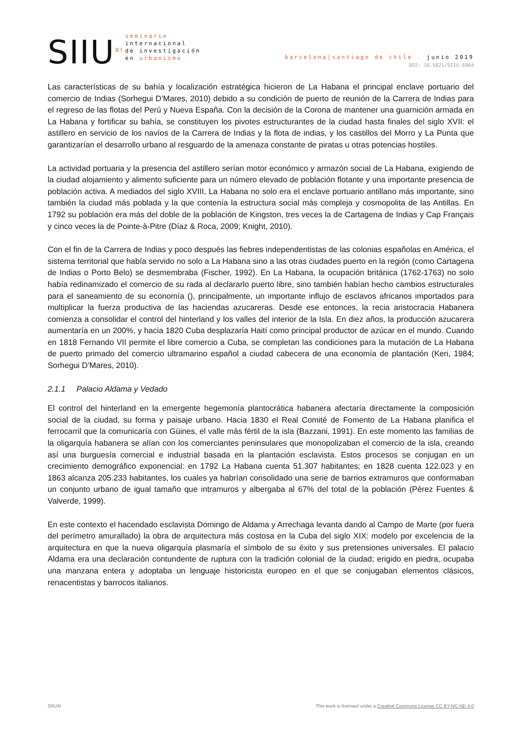SIIU<sup>XI</sup>
seminario
internacional
de investigación
en urbanismo
barcelona|santiago de chile junio 2019
DOI: 10.5821/SIIU.6964
Las características de su bahía y localización estratégica hicieron de La Habana el principal enclave portuario del comercio de Indias (Sorhegui D’Mares, 2010) debido a su condición de puerto de reunión de la Carrera de Indias para el regreso de las flotas del Perú y Nueva España. Con la decisión de la Corona de mantener una guarnición armada en La Habana y fortificar su bahía, se constituyen los pivotes estructurantes de la ciudad hasta finales del siglo XVII: el astillero en servicio de los navíos de la Carrera de Indias y la flota de indias, y los castillos del Morro y La Punta que garantizarían el desarrollo urbano al resguardo de la amenaza constante de piratas u otras potencias hostiles.
La actividad portuaria y la presencia del astillero serían motor económico y armazón social de La Habana, exigiendo de la ciudad alojamiento y alimento suficiente para un número elevado de población flotante y una importante presencia de población activa. A mediados del siglo XVIII, La Habana no solo era el enclave portuario antillano más importante, sino también la ciudad más poblada y la que contenía la estructura social más compleja y cosmopolita de las Antillas. En 1792 su población era más del doble de la población de Kingston, tres veces la de Cartagena de Indias y Cap Français y cinco veces la de Pointe-à-Pitre (Díaz & Roca, 2009; Knight, 2010).
Con el fin de la Carrera de Indias y poco después las fiebres independentistas de las colonias españolas en América, el sistema territorial que había servido no solo a La Habana sino a las otras ciudades puerto en la región (como Cartagena de Indias o Porto Belo) se desmembraba (Fischer, 1992). En La Habana, la ocupación británica (1762-1763) no solo había redinamizado el comercio de su rada al declararlo puerto libre, sino también habían hecho cambios estructurales para el saneamiento de su economía (), principalmente, un importante influjo de esclavos africanos importados para multiplicar la fuerza productiva de las haciendas azucareras. Desde ese entonces, la recia aristocracia Habanera comienza a consolidar el control del hinterland y los valles del interior de la Isla. En diez años, la producción azucarera aumentaría en un 200%, y hacia 1820 Cuba desplazaría Haití como principal productor de azúcar en el mundo. Cuando en 1818 Fernando VII permite el libre comercio a Cuba, se completan las condiciones para la mutación de La Habana de puerto primado del comercio ultramarino español a ciudad cabecera de una economía de plantación (Keri, 1984; Sorhegui D’Mares, 2010).
2.1.1 Palacio Aldama y Vedado
El control del hinterland en la emergente hegemonía plantocrática habanera afectaría directamente la composición social de la ciudad, su forma y paisaje urbano. Hacia 1830 el Real Comité de Fomento de La Habana planifica el ferrocarril que la comunicaría con Güines, el valle más fértil de la isla (Bazzani, 1991). En este momento las familias de la oligarquía habanera se alían con los comerciantes peninsulares que monopolizaban el comercio de la isla, creando así una burguesía comercial e industrial basada en la plantación esclavista. Estos procesos se conjugan en un crecimiento demográfico exponencial: en 1792 La Habana cuenta 51.307 habitantes; en 1828 cuenta 122.023 y en 1863 alcanza 205.233 habitantes, los cuales ya habrían consolidado una serie de barrios extramuros que conformaban un conjunto urbano de igual tamaño que intramuros y albergaba al 67% del total de la población (Pérez Fuentes & Valverde, 1999).
En este contexto el hacendado esclavista Domingo de Aldama y Arrechaga levanta dando al Campo de Marte (por fuera del perímetro amurallado) la obra de arquitectura más costosa en la Cuba del siglo XIX: modelo por excelencia de la arquitectura en que la nueva oligarquía plasmaría el símbolo de su éxito y sus pretensiones universales. El palacio Aldama era una declaración contundente de ruptura con la tradición colonial de la ciudad; erigido en piedra, ocupaba una manzana entera y adoptaba un lenguaje historicista europeo en el que se conjugaban elementos clásicos, renacentistas y barrocos italianos.
SIIUXI This work is licensed under a Creative Commons License CC BY-NC-ND 4.0